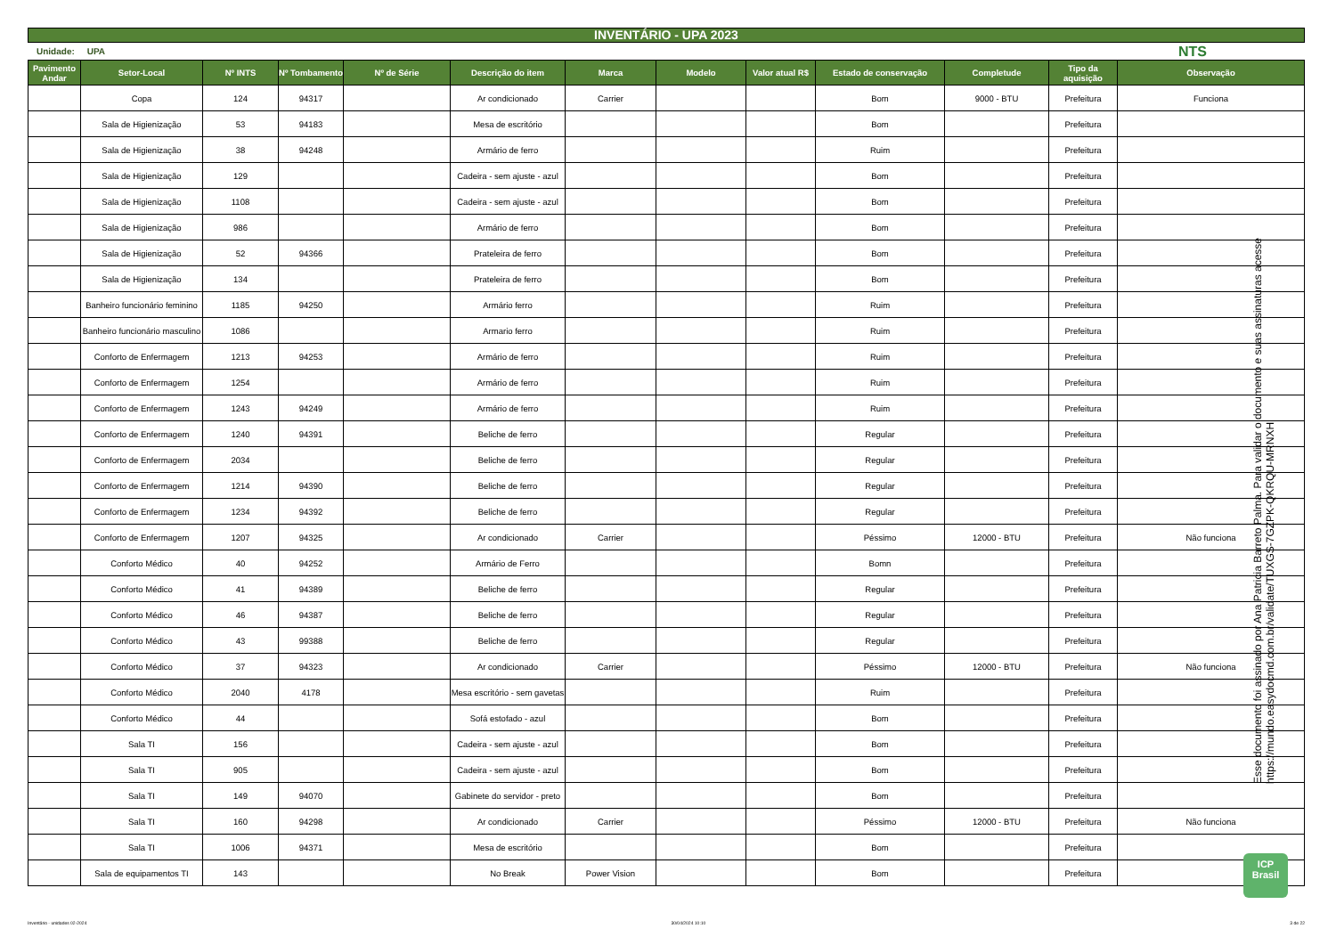INVENTÁRIO - UPA 2023
Unidade: UPA NTS
| Pavimento Andar | Setor-Local | Nº INTS | Nº Tombamento | Nº de Série | Descrição do item | Marca | Modelo | Valor atual R$ | Estado de conservação | Completude | Tipo da aquisição | Observação |
| --- | --- | --- | --- | --- | --- | --- | --- | --- | --- | --- | --- | --- |
| | Copa | 124 | 94317 | | Ar condicionado | Carrier | | | Bom | 9000 - BTU | Prefeitura | Funciona |
| | Sala de Higienização | 53 | 94183 | | Mesa de escritório | | | | Bom | | Prefeitura | |
| | Sala de Higienização | 38 | 94248 | | Armário de ferro | | | | Ruim | | Prefeitura | |
| | Sala de Higienização | 129 | | | Cadeira - sem ajuste - azul | | | | Bom | | Prefeitura | |
| | Sala de Higienização | 1108 | | | Cadeira - sem ajuste - azul | | | | Bom | | Prefeitura | |
| | Sala de Higienização | 986 | | | Armário de ferro | | | | Bom | | Prefeitura | |
| | Sala de Higienização | 52 | 94366 | | Prateleira de ferro | | | | Bom | | Prefeitura | |
| | Sala de Higienização | 134 | | | Prateleira de ferro | | | | Bom | | Prefeitura | |
| | Banheiro funcionário feminino | 1185 | 94250 | | Armário ferro | | | | Ruim | | Prefeitura | |
| | Banheiro funcionário masculino | 1086 | | | Armario ferro | | | | Ruim | | Prefeitura | |
| | Conforto de Enfermagem | 1213 | 94253 | | Armário de ferro | | | | Ruim | | Prefeitura | |
| | Conforto de Enfermagem | 1254 | | | Armário de ferro | | | | Ruim | | Prefeitura | |
| | Conforto de Enfermagem | 1243 | 94249 | | Armário de ferro | | | | Ruim | | Prefeitura | |
| | Conforto de Enfermagem | 1240 | 94391 | | Beliche de ferro | | | | Regular | | Prefeitura | |
| | Conforto de Enfermagem | 2034 | | | Beliche de ferro | | | | Regular | | Prefeitura | |
| | Conforto de Enfermagem | 1214 | 94390 | | Beliche de ferro | | | | Regular | | Prefeitura | |
| | Conforto de Enfermagem | 1234 | 94392 | | Beliche de ferro | | | | Regular | | Prefeitura | |
| | Conforto de Enfermagem | 1207 | 94325 | | Ar condicionado | Carrier | | | Péssimo | 12000 - BTU | Prefeitura | Não funciona |
| | Conforto Médico | 40 | 94252 | | Armário de Ferro | | | | Bomn | | Prefeitura | |
| | Conforto Médico | 41 | 94389 | | Beliche de ferro | | | | Regular | | Prefeitura | |
| | Conforto Médico | 46 | 94387 | | Beliche de ferro | | | | Regular | | Prefeitura | |
| | Conforto Médico | 43 | 99388 | | Beliche de ferro | | | | Regular | | Prefeitura | |
| | Conforto Médico | 37 | 94323 | | Ar condicionado | Carrier | | | Péssimo | 12000 - BTU | Prefeitura | Não funciona |
| | Conforto Médico | 2040 | 4178 | | Mesa escritório - sem gavetas | | | | Ruim | | Prefeitura | |
| | Conforto Médico | 44 | | | Sofá estofado - azul | | | | Bom | | Prefeitura | |
| | Sala TI | 156 | | | Cadeira - sem ajuste - azul | | | | Bom | | Prefeitura | |
| | Sala TI | 905 | | | Cadeira - sem ajuste - azul | | | | Bom | | Prefeitura | |
| | Sala TI | 149 | 94070 | | Gabinete do servidor - preto | | | | Bom | | Prefeitura | |
| | Sala TI | 160 | 94298 | | Ar condicionado | Carrier | | | Péssimo | 12000 - BTU | Prefeitura | Não funciona |
| | Sala TI | 1006 | 94371 | | Mesa de escritório | | | | Bom | | Prefeitura | |
| | Sala de equipamentos TI | 143 | | | No Break | Power Vision | | | Bom | | Prefeitura | |
Esse documento foi assinado por Ana Patricia Barreto Palma. Para validar o documento e suas assinaturas acesse https://mundo.easydocmd.com.br/validate/TUXGS-7GZPK-QKRQU-MRNXH
ICP
Brasil
Inventário - unidades 02-2024 30/04/2024 10:10 3 de 22